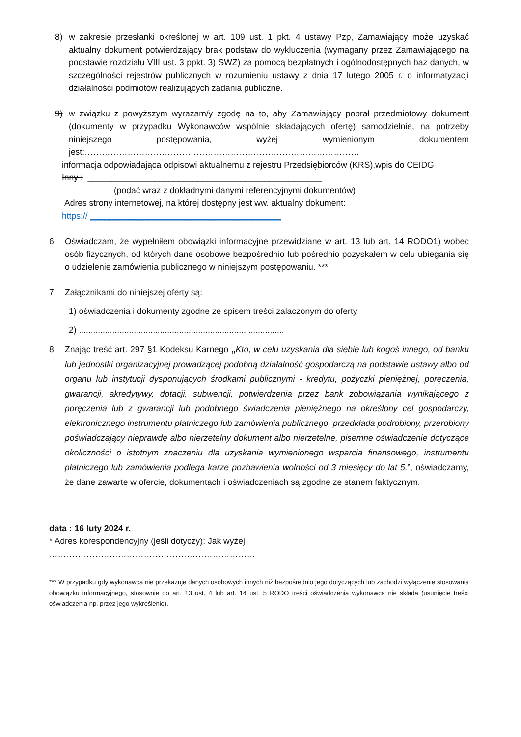8) w zakresie przesłanki określonej w art. 109 ust. 1 pkt. 4 ustawy Pzp, Zamawiający może uzyskać aktualny dokument potwierdzający brak podstaw do wykluczenia (wymagany przez Zamawiającego na podstawie rozdziału VIII ust. 3 ppkt. 3) SWZ) za pomocą bezpłatnych i ogólnodostępnych baz danych, w szczególności rejestrów publicznych w rozumieniu ustawy z dnia 17 lutego 2005 r. o informatyzacji działalności podmiotów realizujących zadania publiczne.
9) w związku z powyższym wyrażam/y zgodę na to, aby Zamawiający pobrał przedmiotowy dokument (dokumenty w przypadku Wykonawców wspólnie składających ofertę) samodzielnie, na potrzeby niniejszego postępowania, wyżej wymienionym dokumentem jest:……………………………………………………………………………………
informacja odpowiadająca odpisowi aktualnemu z rejestru Przedsiębiorców (KRS),wpis do CEIDG
Inny : _________________________________________________
(podać wraz z dokładnymi danymi referencyjnymi dokumentów)
Adres strony internetowej, na której dostępny jest ww. aktualny dokument:
https:// ________________________________________
6. Oświadczam, że wypełniłem obowiązki informacyjne przewidziane w art. 13 lub art. 14 RODO1) wobec osób fizycznych, od których dane osobowe bezpośrednio lub pośrednio pozyskałem w celu ubiegania się o udzielenie zamówienia publicznego w niniejszym postępowaniu. ***
7. Załącznikami do niniejszej oferty są:
1) oświadczenia i dokumenty zgodne ze spisem treści zalaczonym do oferty
2) ......................................................................................
8. Znając treść art. 297 §1 Kodeksu Karnego „Kto, w celu uzyskania dla siebie lub kogoś innego, od banku lub jednostki organizacyjnej prowadzącej podobną działalność gospodarczą na podstawie ustawy albo od organu lub instytucji dysponujących środkami publicznymi - kredytu, pożyczki pieniężnej, poręczenia, gwarancji, akredytywy, dotacji, subwencji, potwierdzenia przez bank zobowiązania wynikającego z poręczenia lub z gwarancji lub podobnego świadczenia pieniężnego na określony cel gospodarczy, elektronicznego instrumentu płatniczego lub zamówienia publicznego, przedkłada podrobiony, przerobiony poświadczający nieprawdę albo nierzetelny dokument albo nierzetelne, pisemne oświadczenie dotyczące okoliczności o istotnym znaczeniu dla uzyskania wymienionego wsparcia finansowego, instrumentu płatniczego lub zamówienia podlega karze pozbawienia wolności od 3 miesięcy do lat 5.”, oświadczamy, że dane zawarte w ofercie, dokumentach i oświadczeniach są zgodne ze stanem faktycznym.
data : 16 luty 2024 r.
* Adres korespondencyjny (jeśli dotyczy): Jak wyżej
………………………………………………………………
*** W przypadku gdy wykonawca nie przekazuje danych osobowych innych niż bezpośrednio jego dotyczących lub zachodzi wyłączenie stosowania obowiązku informacyjnego, stosownie do art. 13 ust. 4 lub art. 14 ust. 5 RODO treści oświadczenia wykonawca nie składa (usunięcie treści oświadczenia np. przez jego wykreślenie).